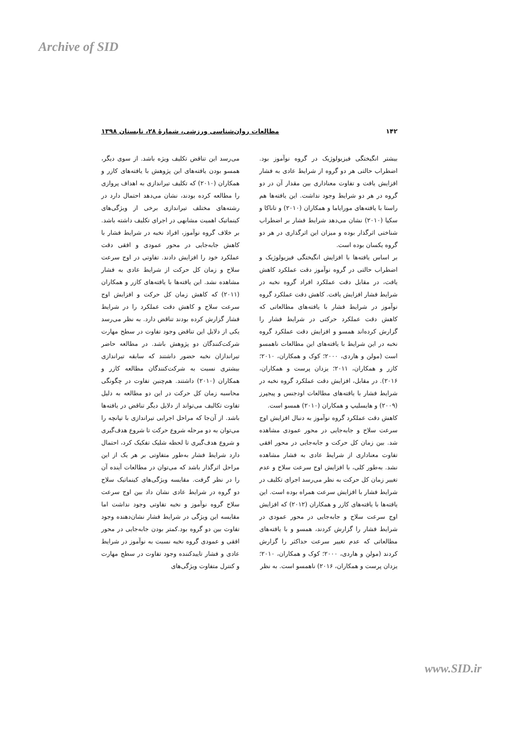Archive of SID
۱۴۲ مطالعات روان‌شناسی ورزشی، شمارۀ ۲۸، تابستان ۱۳۹۸
بیشتر انگیختگی فیزیولوژیک در گروه نوآموز بود. اضطراب حالتی هر دو گروه از شرایط عادی به فشار افزایش یافت و تفاوت معناداری بین مقدار آن در دو گروه در هر دو شرایط وجود نداشت. این یافته‌ها هم راستا با یافته‌های مورایاما و همکاران (۲۰۱۰) و تاناکا و سکیا (۲۰۱۰) نشان می‌دهد شرایط فشار بر اضطراب شناختی اثرگذار بوده و میزان این اثرگذاری در هر دو گروه یکسان بوده است.
بر اساس یافته‌ها با افزایش انگیختگی فیزیولوژیک و اضطراب حالتی در گروه نوآموز دقت عملکرد کاهش یافت، در مقابل دقت عملکرد افراد گروه نخبه در شرایط فشار افزایش یافت. کاهش دقت عملکرد گروه نوآموز در شرایط فشار با یافته‌های مطالعاتی که کاهش دقت عملکرد حرکتی در شرایط فشار را گزارش کرده‌اند همسو و افزایش دقت عملکرد گروه نخبه در این شرایط با یافته‌های این مطالعات ناهمسو است (مولن و هاردی، ۲۰۰۰؛ کوک و همکاران، ۲۰۱۰؛ کازر و همکاران، ۲۰۱۱؛ یزدان پرست و همکاران، ۲۰۱۶). در مقابل، افزایش دقت عملکرد گروه نخبه در شرایط فشار با یافته‌های مطالعات اودجنس و پیجپرز (۲۰۰۹) و هایسلیپ و همکاران (۲۰۱۰) همسو است.
کاهش دقت عملکرد گروه نوآموز به دنبال افزایش اوج سرعت سلاح و جابه‌جایی در محور عمودی مشاهده شد. بین زمان کل حرکت و جابه‌جایی در محور افقی تفاوت معناداری از شرایط عادی به فشار مشاهده نشد. به‌طور کلی، با افزایش اوج سرعت سلاح و عدم تغییر زمان کل حرکت به نظر می‌رسد اجرای تکلیف در شرایط فشار با افزایش سرعت همراه بوده است. این یافته‌ها با یافته‌های کازر و همکاران (۲۰۱۲) که افزایش اوج سرعت سلاح و جابه‌جایی در محور عمودی در شرایط فشار را گزارش کردند، همسو و با یافته‌های مطالعاتی که عدم تغییر سرعت حداکثر را گزارش کردند (مولن و هاردی، ۲۰۰۰؛ کوک و همکاران، ۲۰۱۰؛ یزدان پرست و همکاران، ۲۰۱۶) ناهمسو است. به نظر
می‌رسد این تناقض تکلیف ویژه باشد. از سوی دیگر، همسو بودن یافته‌های این پژوهش با یافته‌های کازر و همکاران (۲۰۱۰) که تکلیف تیراندازی به اهداف پروازی را مطالعه کرده بودند، نشان می‌دهد احتمال دارد در رشته‌های مختلف تیراندازی برخی از ویژگی‌های کینماتیک اهمیت مشابهی در اجرای تکلیف داشته باشد. بر خلاف گروه نوآموز، افراد نخبه در شرایط فشار با کاهش جابه‌جایی در محور عمودی و افقی دقت عملکرد خود را افزایش دادند. تفاوتی در اوج سرعت سلاح و زمان کل حرکت از شرایط عادی به فشار مشاهده نشد. این یافته‌ها با یافته‌های کازر و همکاران (۲۰۱۱) که کاهش زمان کل حرکت و افزایش اوج سرعت سلاح و کاهش دقت عملکرد را در شرایط فشار گزارش کرده بودند تناقض دارد. به نظر می‌رسد یکی از دلایل این تناقض وجود تفاوت در سطح مهارت شرکت‌کنندگان دو پژوهش باشد. در مطالعه حاضر تیراندازان نخبه حضور داشتند که سابقه تیراندازی بیشتری نسبت به شرکت‌کنندگان مطالعه کازر و همکاران (۲۰۱۰) داشتند. هم‌چنین تفاوت در چگونگی محاسبه زمان کل حرکت در این دو مطالعه به دلیل تفاوت تکالیف می‌تواند از دلایل دیگر تناقض در یافته‌ها باشد. از آن‌جا که مراحل اجرایی تیراندازی با تپانچه را می‌توان به دو مرحله شروع حرکت تا شروع هدف‌گیری و شروع هدف‌گیری تا لحظه شلیک تفکیک کرد، احتمال دارد شرایط فشار به‌طور متفاوتی بر هر یک از این مراحل اثرگذار باشد که می‌توان در مطالعات آینده آن را در نظر گرفت. مقایسه ویژگی‌های کینماتیک سلاح دو گروه در شرایط عادی نشان داد بین اوج سرعت سلاح گروه نوآموز و نخبه تفاوتی وجود نداشت اما مقایسه این ویژگی در شرایط فشار نشان‌دهنده وجود تفاوت بین دو گروه بود.کمتر بودن جابه‌جایی در محور افقی و عمودی گروه نخبه نسبت به نوآموز در شرایط عادی و فشار تاییدکننده وجود تفاوت در سطح مهارت و کنترل متفاوت ویژگی‌های
www.SID.ir